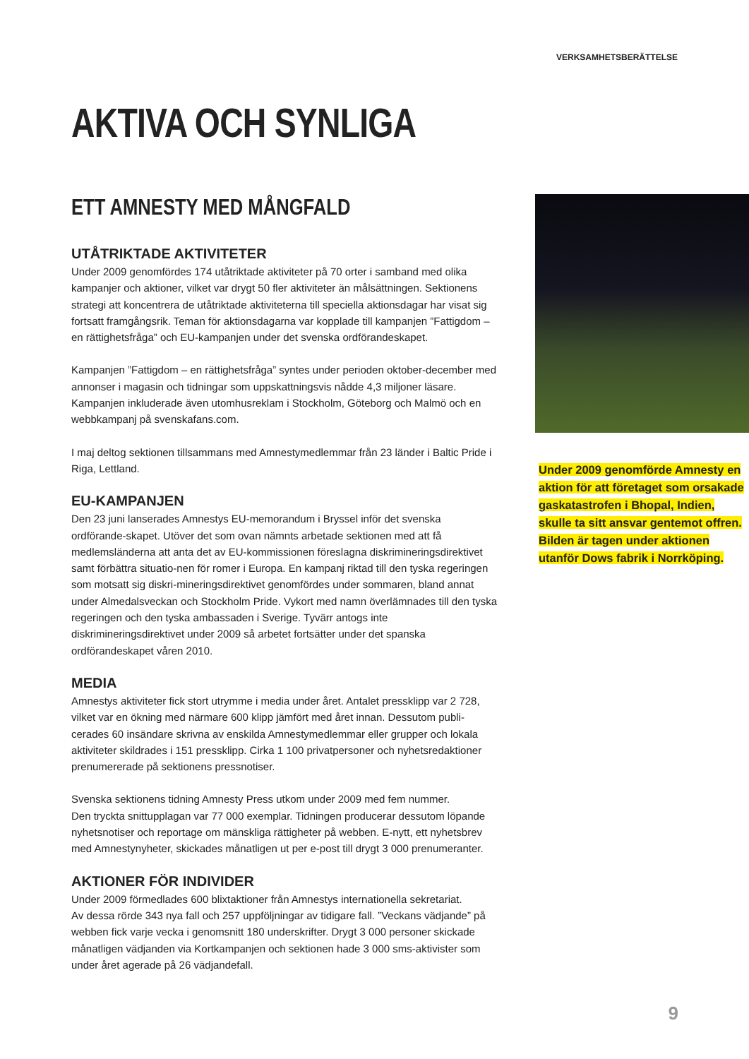VERKSAMHETSBERÄTTELSE
AKTIVA OCH SYNLIGA
ETT AMNESTY MED MÅNGFALD
UTÅTRIKTADE AKTIVITETER
Under 2009 genomfördes 174 utåtriktade aktiviteter på 70 orter i samband med olika kampanjer och aktioner, vilket var drygt 50 fler aktiviteter än målsättningen. Sektionens strategi att koncentrera de utåtriktade aktiviteterna till speciella aktionsdagar har visat sig fortsatt framgångsrik. Teman för aktionsdagarna var kopplade till kampanjen ”Fattigdom – en rättighetsfråga” och EU-kampanjen under det svenska ordförandeskapet.
Kampanjen ”Fattigdom – en rättighetsfråga” syntes under perioden oktober-december med annonser i magasin och tidningar som uppskattningsvis nådde 4,3 miljoner läsare. Kampanjen inkluderade även utomhusreklam i Stockholm, Göteborg och Malmö och en webbkampanj på svenskafans.com.
I maj deltog sektionen tillsammans med Amnestymedlemmar från 23 länder i Baltic Pride i Riga, Lettland.
EU-KAMPANJEN
Den 23 juni lanserades Amnestys EU-memorandum i Bryssel inför det svenska ordförande-skapet. Utöver det som ovan nämnts arbetade sektionen med att få medlemsländerna att anta det av EU-kommissionen föreslagna diskrimineringsdirektivet samt förbättra situatio-nen för romer i Europa. En kampanj riktad till den tyska regeringen som motsatt sig diskri-mineringsdirektivet genomfördes under sommaren, bland annat under Almedalsveckan och Stockholm Pride. Vykort med namn överlämnades till den tyska regeringen och den tyska ambassaden i Sverige. Tyvärr antogs inte diskrimineringsdirektivet under 2009 så arbetet fortsätter under det spanska ordförandeskapet våren 2010.
MEDIA
Amnestys aktiviteter fick stort utrymme i media under året. Antalet pressklipp var 2 728, vilket var en ökning med närmare 600 klipp jämfört med året innan. Dessutom publi-cerades 60 insändare skrivna av enskilda Amnestymedlemmar eller grupper och lokala aktiviteter skildrades i 151 pressklipp. Cirka 1 100 privatpersoner och nyhetsredaktioner prenumererade på sektionens pressnotiser.
Svenska sektionens tidning Amnesty Press utkom under 2009 med fem nummer.
Den tryckta snittupplagan var 77 000 exemplar. Tidningen producerar dessutom löpande nyhetsnotiser och reportage om mänskliga rättigheter på webben. E-nytt, ett nyhetsbrev med Amnestynyheter, skickades månatligen ut per e-post till drygt 3 000 prenumeranter.
AKTIONER FÖR INDIVIDER
Under 2009 förmedlades 600 blixtaktioner från Amnestys internationella sekretariat.
Av dessa rörde 343 nya fall och 257 uppföljningar av tidigare fall. ”Veckans vädjande” på webben fick varje vecka i genomsnitt 180 underskrifter. Drygt 3 000 personer skickade månatligen vädjanden via Kortkampanjen och sektionen hade 3 000 sms-aktivister som under året agerade på 26 vädjandefall.
Under 2009 genomförde Amnesty en aktion för att företaget som orsakade gaskatastrofen i Bhopal, Indien, skulle ta sitt ansvar gentemot offren. Bilden är tagen under aktionen utanför Dows fabrik i Norrköping.
9